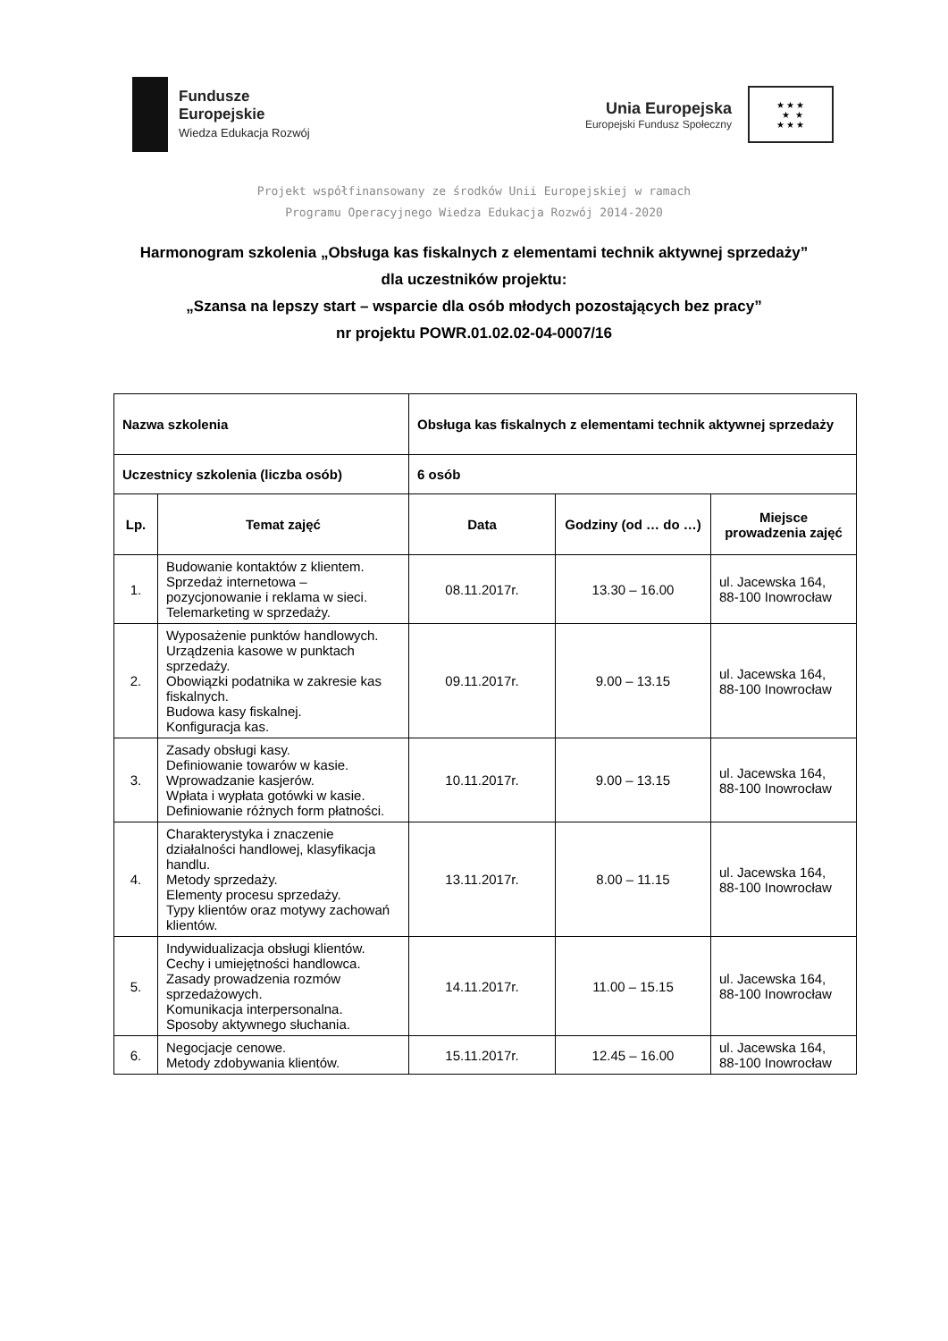Fundusze
Europejskie
Wiedza Edukacja Rozwój
Unia Europejska
Europejski Fundusz Społeczny
★★★
★ ★
★★★
Projekt współfinansowany ze środków Unii Europejskiej w ramach
Programu Operacyjnego Wiedza Edukacja Rozwój 2014-2020
Harmonogram szkolenia „Obsługa kas fiskalnych z elementami technik aktywnej sprzedaży”
dla uczestników projektu:
„Szansa na lepszy start – wsparcie dla osób młodych pozostających bez pracy”
nr projektu POWR.01.02.02-04-0007/16
| Nazwa szkolenia | | Obsługa kas fiskalnych z elementami technik aktywnej sprzedaży | | |
| --- | --- | --- | --- | --- |
| Uczestnicy szkolenia (liczba osób) | | 6 osób | | |
| Lp. | Temat zajęć | Data | Godziny (od … do …) | Miejsce prowadzenia zajęć |
| 1. | Budowanie kontaktów z klientem. Sprzedaż internetowa – pozycjonowanie i reklama w sieci. Telemarketing w sprzedaży. | 08.11.2017r. | 13.30 – 16.00 | ul. Jacewska 164, 88-100 Inowrocław |
| 2. | Wyposażenie punktów handlowych. Urządzenia kasowe w punktach sprzedaży. Obowiązki podatnika w zakresie kas fiskalnych. Budowa kasy fiskalnej. Konfiguracja kas. | 09.11.2017r. | 9.00 – 13.15 | ul. Jacewska 164, 88-100 Inowrocław |
| 3. | Zasady obsługi kasy. Definiowanie towarów w kasie. Wprowadzanie kasjerów. Wpłata i wypłata gotówki w kasie. Definiowanie różnych form płatności. | 10.11.2017r. | 9.00 – 13.15 | ul. Jacewska 164, 88-100 Inowrocław |
| 4. | Charakterystyka i znaczenie działalności handlowej, klasyfikacja handlu. Metody sprzedaży. Elementy procesu sprzedaży. Typy klientów oraz motywy zachowań klientów. | 13.11.2017r. | 8.00 – 11.15 | ul. Jacewska 164, 88-100 Inowrocław |
| 5. | Indywidualizacja obsługi klientów. Cechy i umiejętności handlowca. Zasady prowadzenia rozmów sprzedażowych. Komunikacja interpersonalna. Sposoby aktywnego słuchania. | 14.11.2017r. | 11.00 – 15.15 | ul. Jacewska 164, 88-100 Inowrocław |
| 6. | Negocjacje cenowe. Metody zdobywania klientów. | 15.11.2017r. | 12.45 – 16.00 | ul. Jacewska 164, 88-100 Inowrocław |